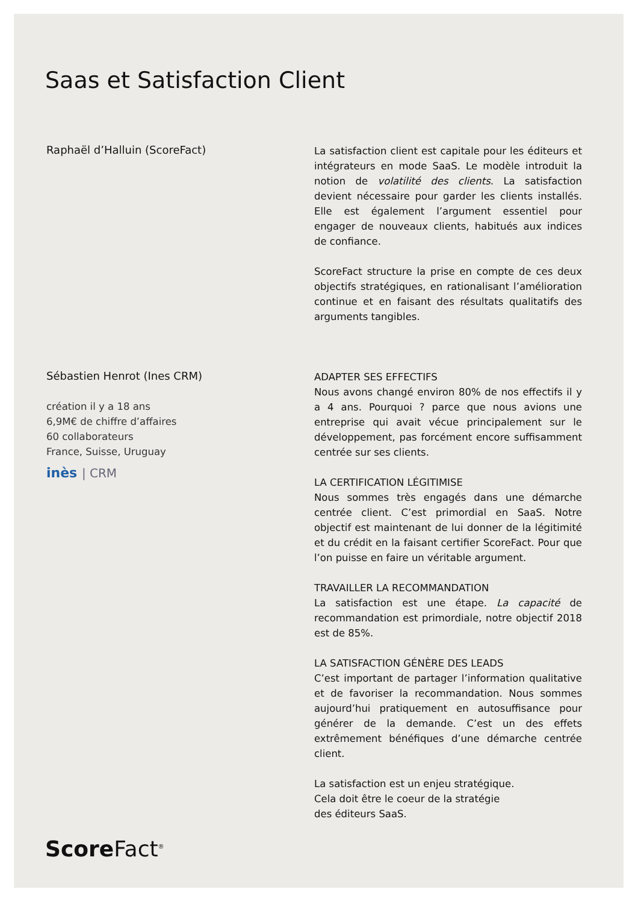Saas et Satisfaction Client
Raphaël d’Halluin (ScoreFact)
La satisfaction client est capitale pour les éditeurs et intégrateurs en mode SaaS. Le modèle introduit la notion de volatilité des clients. La satisfaction devient nécessaire pour garder les clients installés. Elle est également l’argument essentiel pour engager de nouveaux clients, habitués aux indices de confiance.
ScoreFact structure la prise en compte de ces deux objectifs stratégiques, en rationalisant l’amélioration continue et en faisant des résultats qualitatifs des arguments tangibles.
Sébastien Henrot (Ines CRM)
création il y a 18 ans
6,9M€ de chiffre d’affaires
60 collaborateurs
France, Suisse, Uruguay
inès | CRM
ADAPTER SES EFFECTIFS
Nous avons changé environ 80% de nos effectifs il y a 4 ans. Pourquoi ? parce que nous avions une entreprise qui avait vécue principalement sur le développement, pas forcément encore suffisamment centrée sur ses clients.
LA CERTIFICATION LÉGITIMISE
Nous sommes très engagés dans une démarche centrée client. C’est primordial en SaaS. Notre objectif est maintenant de lui donner de la légitimité et du crédit en la faisant certifier ScoreFact. Pour que l’on puisse en faire un véritable argument.
TRAVAILLER LA RECOMMANDATION
La satisfaction est une étape. La capacité de recommandation est primordiale, notre objectif 2018 est de 85%.
LA SATISFACTION GÉNÈRE DES LEADS
C’est important de partager l’information qualitative et de favoriser la recommandation. Nous sommes aujourd’hui pratiquement en autosuffisance pour générer de la demande. C’est un des effets extrêmement bénéfiques d’une démarche centrée client.
La satisfaction est un enjeu stratégique.
Cela doit être le coeur de la stratégie
des éditeurs SaaS.
Score Fact<sup>®</sup>